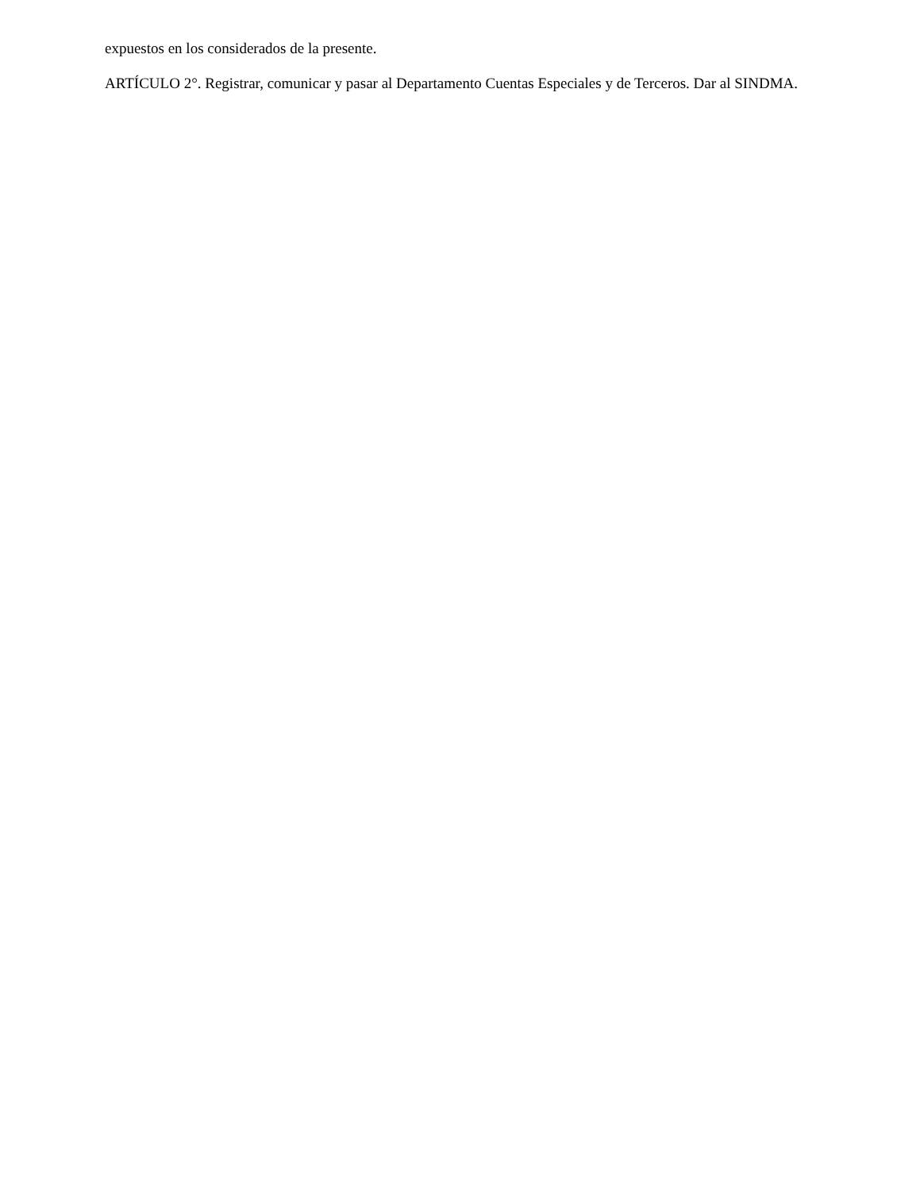expuestos en los considerados de la presente.
ARTÍCULO 2°. Registrar, comunicar y pasar al Departamento Cuentas Especiales y de Terceros. Dar al SINDMA.